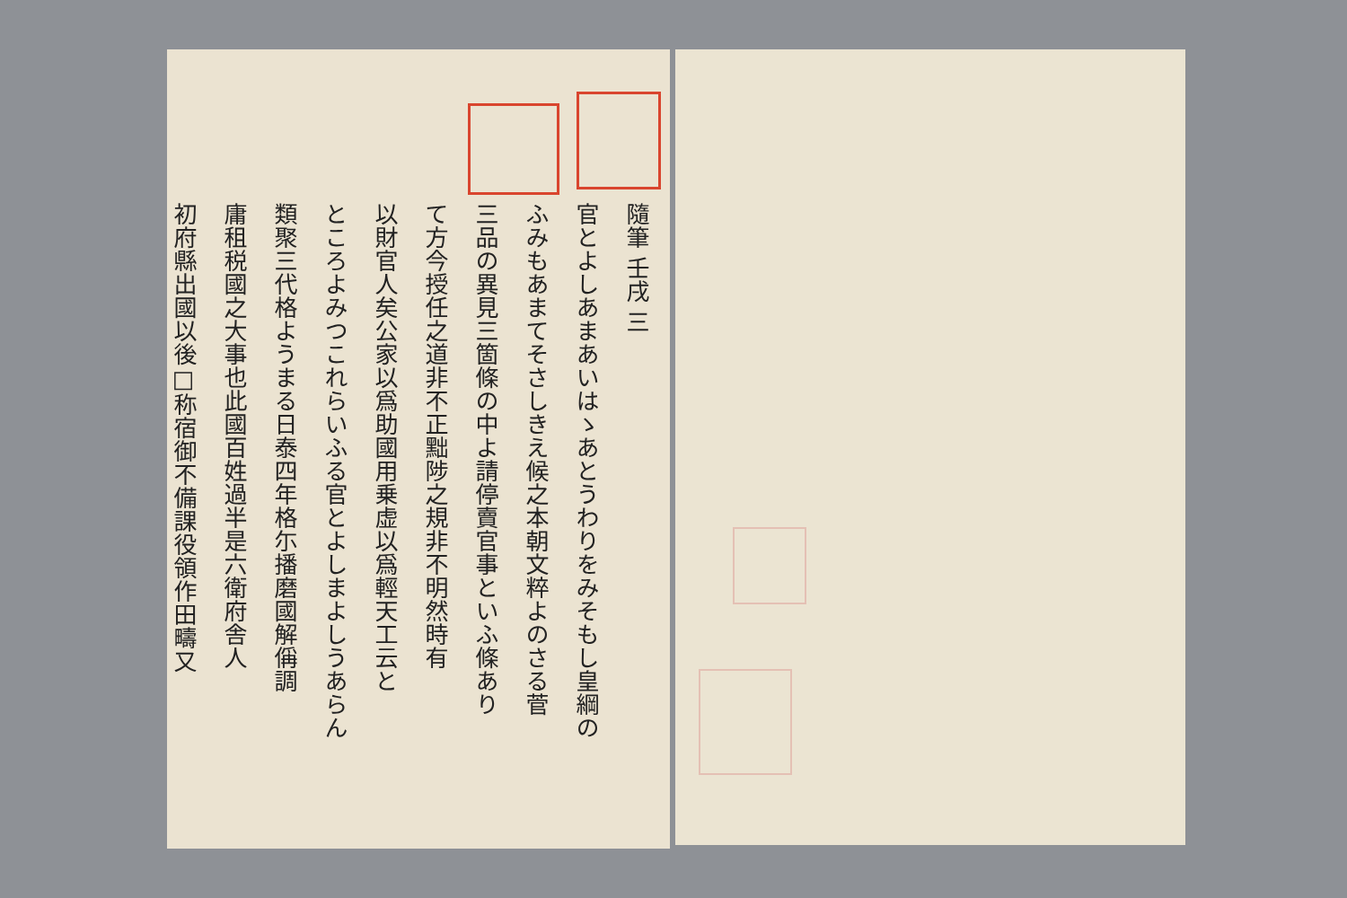隨筆 壬戌 三
官とよしあまあいはゝあとうわりをみそもし皇綱の
ふみもあまてそさしきえ候之本朝文粹よのさる菅
三品の異見三箇條の中よ請停賣官事といふ條あり
て方今授任之道非不正黜陟之規非不明然時有
以財官人矣公家以爲助國用乗虚以爲輕天工云と
ところよみつこれらいふる官とよしまよしうあらん
類聚三代格ようまる日泰四年格尓播磨國解偁調
庸租税國之大事也此國百姓過半是六衛府舎人
初府縣出國以後□称宿御不備課役領作田疇又